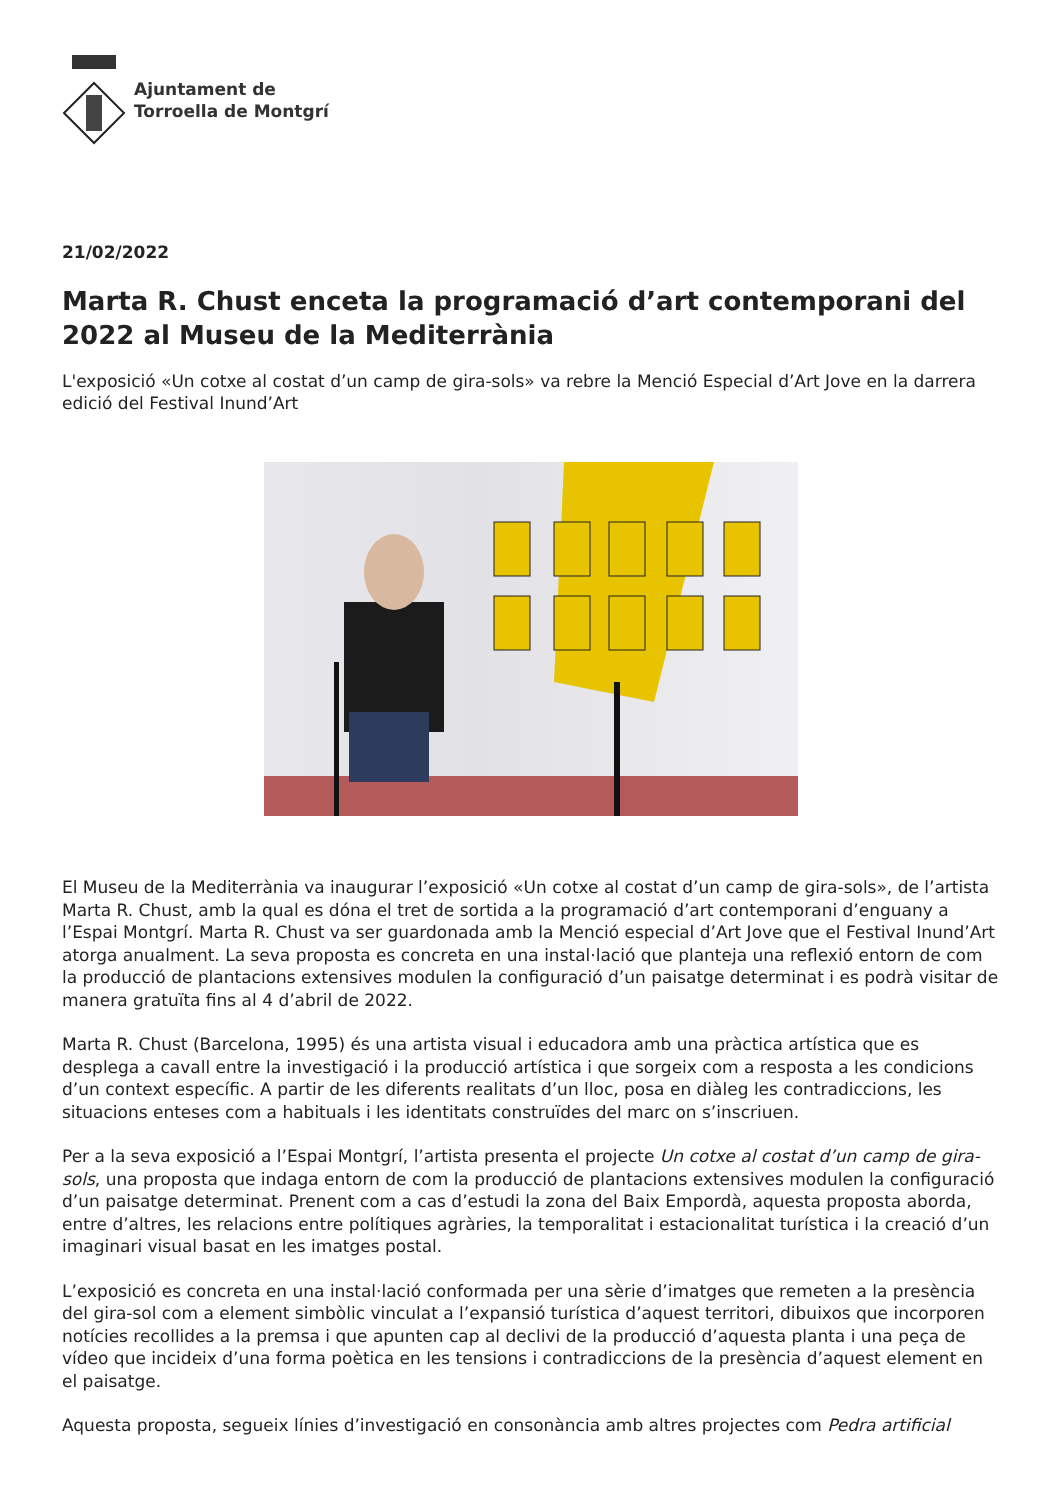Ajuntament de
Torroella de Montgrí
21/02/2022
Marta R. Chust enceta la programació d’art contemporani del 2022 al Museu de la Mediterrània
L'exposició «Un cotxe al costat d’un camp de gira-sols» va rebre la Menció Especial d’Art Jove en la darrera edició del Festival Inund’Art
El Museu de la Mediterrània va inaugurar l’exposició «Un cotxe al costat d’un camp de gira-sols», de l’artista Marta R. Chust, amb la qual es dóna el tret de sortida a la programació d’art contemporani d’enguany a l’Espai Montgrí. Marta R. Chust va ser guardonada amb la Menció especial d’Art Jove que el Festival Inund’Art atorga anualment. La seva proposta es concreta en una instal·lació que planteja una reflexió entorn de com la producció de plantacions extensives modulen la configuració d’un paisatge determinat i es podrà visitar de manera gratuïta fins al 4 d’abril de 2022.
Marta R. Chust (Barcelona, 1995) és una artista visual i educadora amb una pràctica artística que es desplega a cavall entre la investigació i la producció artística i que sorgeix com a resposta a les condicions d’un context específic. A partir de les diferents realitats d’un lloc, posa en diàleg les contradiccions, les situacions enteses com a habituals i les identitats construïdes del marc on s’inscriuen.
Per a la seva exposició a l’Espai Montgrí, l’artista presenta el projecte Un cotxe al costat d’un camp de gira-sols, una proposta que indaga entorn de com la producció de plantacions extensives modulen la configuració d’un paisatge determinat. Prenent com a cas d’estudi la zona del Baix Empordà, aquesta proposta aborda, entre d’altres, les relacions entre polítiques agràries, la temporalitat i estacionalitat turística i la creació d’un imaginari visual basat en les imatges postal.
L’exposició es concreta en una instal·lació conformada per una sèrie d’imatges que remeten a la presència del gira-sol com a element simbòlic vinculat a l’expansió turística d’aquest territori, dibuixos que incorporen notícies recollides a la premsa i que apunten cap al declivi de la producció d’aquesta planta i una peça de vídeo que incideix d’una forma poètica en les tensions i contradiccions de la presència d’aquest element en el paisatge.
Aquesta proposta, segueix línies d’investigació en consonància amb altres projectes com Pedra artificial